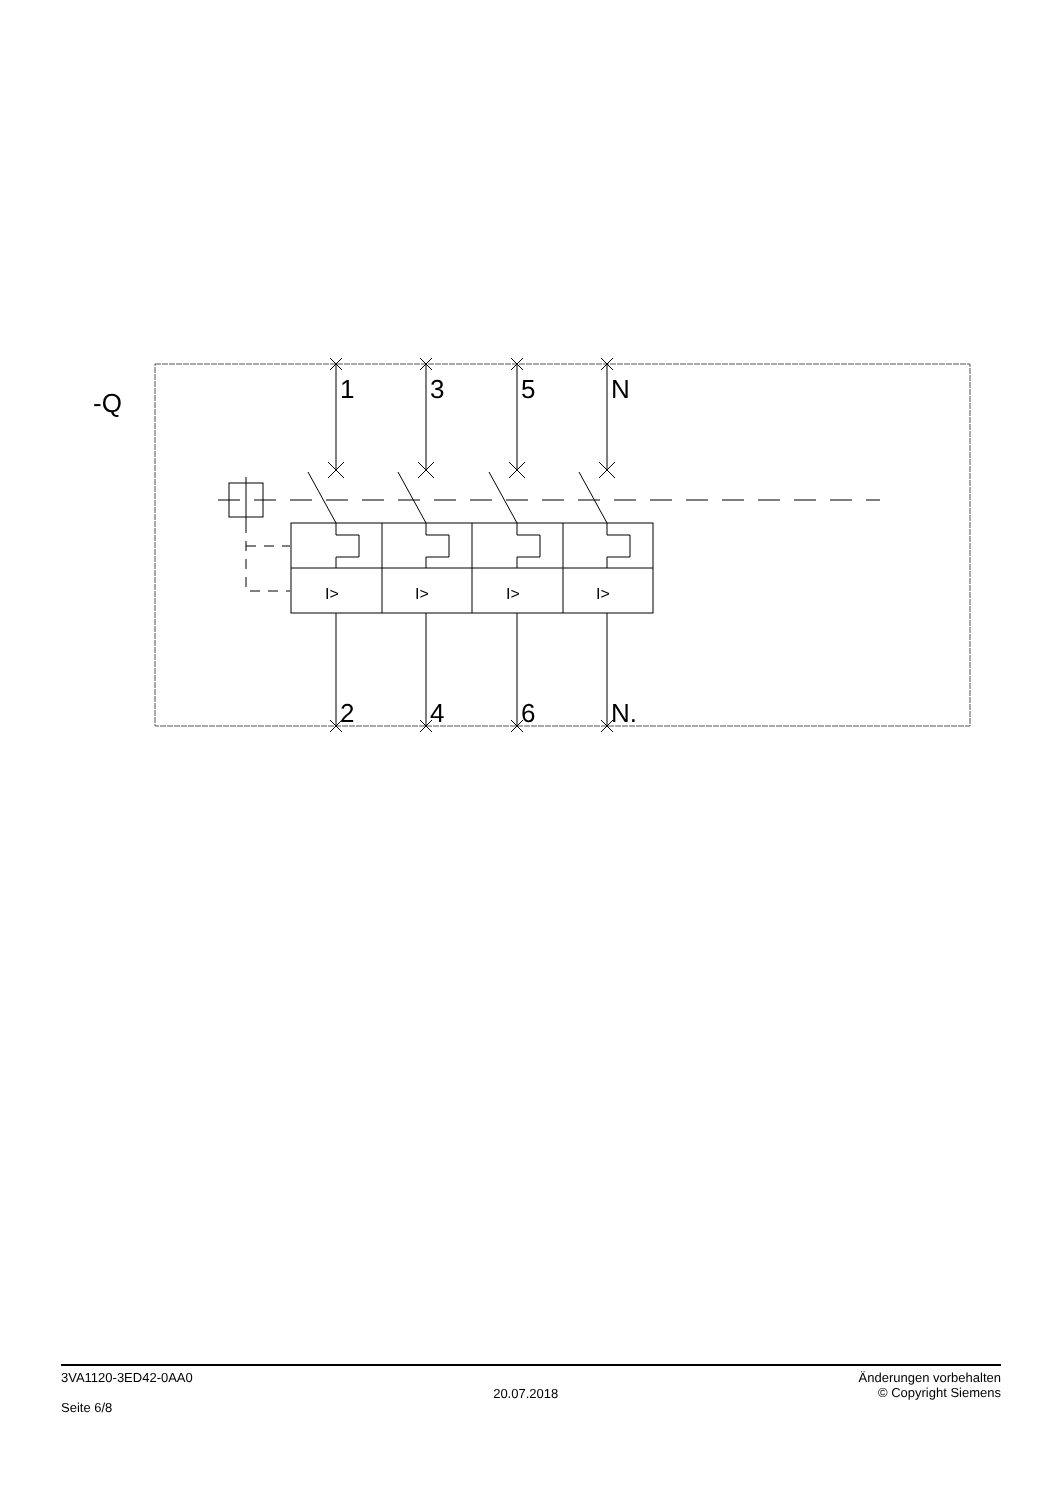-Q
1
3
5
N
2
4
6
N.
I>
I>
I>
I>
3VA1120-3ED42-0AA0
Seite 6/8
20.07.2018
Änderungen vorbehalten
© Copyright Siemens